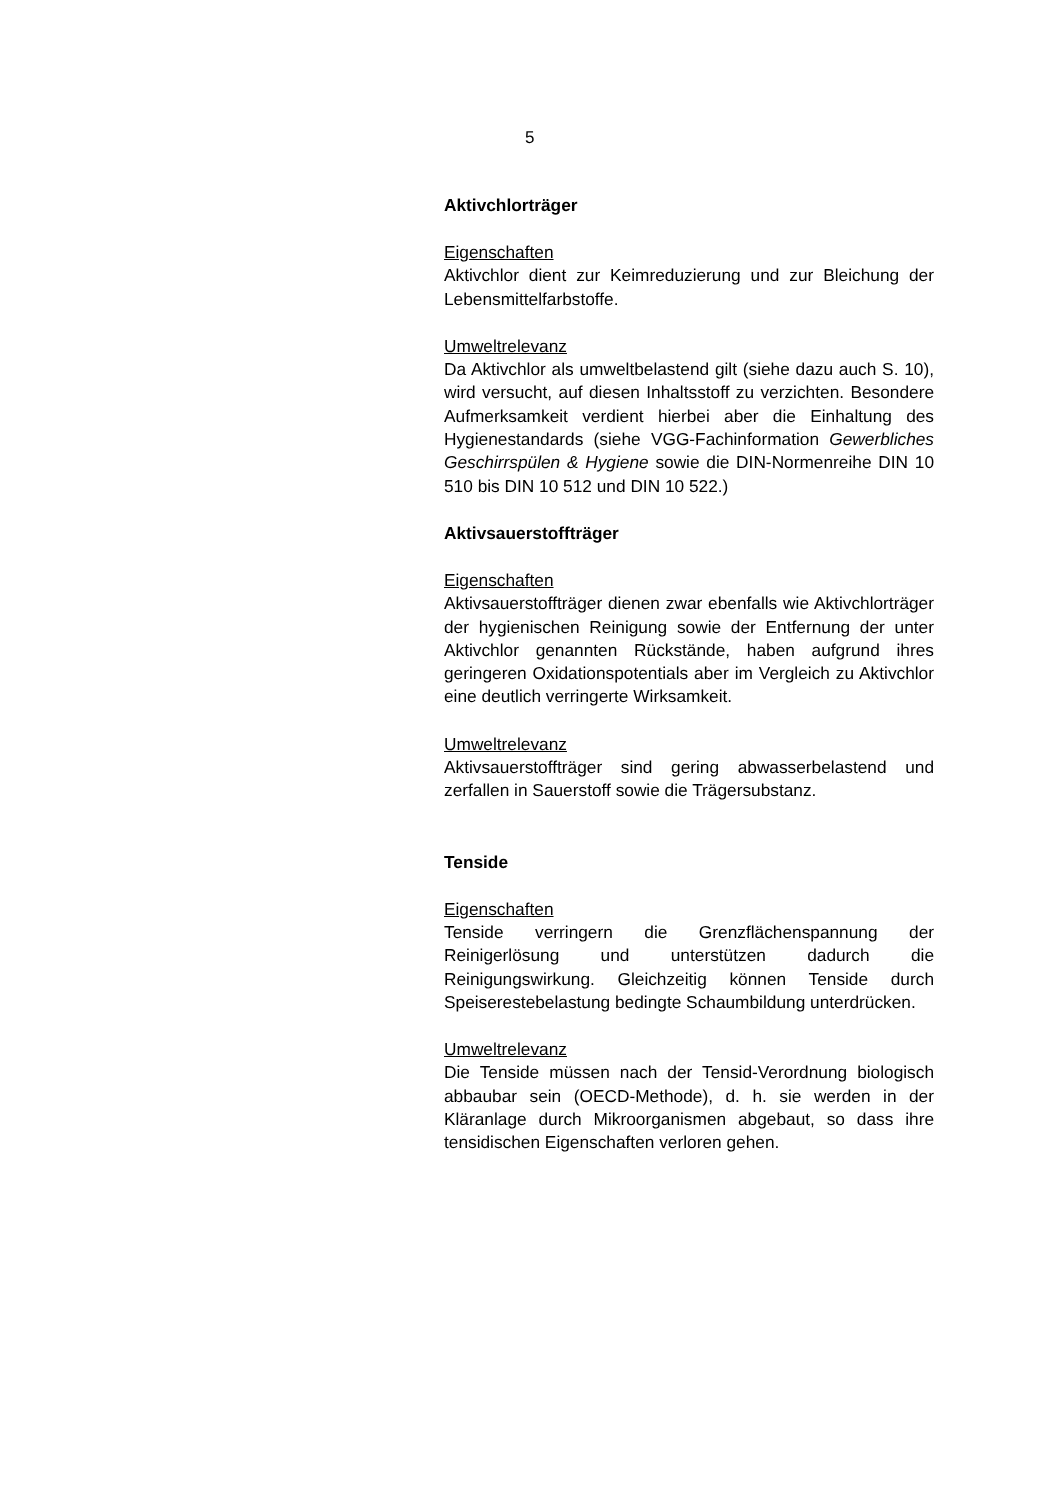5
Aktivchlorträger
Eigenschaften
Aktivchlor dient zur Keimreduzierung und zur Bleichung der Lebensmittelfarbstoffe.
Umweltrelevanz
Da Aktivchlor als umweltbelastend gilt (siehe dazu auch S. 10), wird versucht, auf diesen Inhaltsstoff zu verzichten. Besondere Aufmerksamkeit verdient hierbei aber die Einhaltung des Hygienestandards (siehe VGG-Fachinformation Gewerbliches Geschirrspülen & Hygiene sowie die DIN-Normenreihe DIN 10 510 bis DIN 10 512 und DIN 10 522.)
Aktivsauerstoffträger
Eigenschaften
Aktivsauerstoffträger dienen zwar ebenfalls wie Aktivchlorträger der hygienischen Reinigung sowie der Entfernung der unter Aktivchlor genannten Rückstände, haben aufgrund ihres geringeren Oxidationspotentials aber im Vergleich zu Aktivchlor eine deutlich verringerte Wirksamkeit.
Umweltrelevanz
Aktivsauerstoffträger sind gering abwasserbelastend und zerfallen in Sauerstoff sowie die Trägersubstanz.
Tenside
Eigenschaften
Tenside verringern die Grenzflächenspannung der Reinigerlösung und unterstützen dadurch die Reinigungswirkung. Gleichzeitig können Tenside durch Speiserestebelastung bedingte Schaumbildung unterdrücken.
Umweltrelevanz
Die Tenside müssen nach der Tensid-Verordnung biologisch abbaubar sein (OECD-Methode), d. h. sie werden in der Kläranlage durch Mikroorganismen abgebaut, so dass ihre tensidischen Eigenschaften verloren gehen.